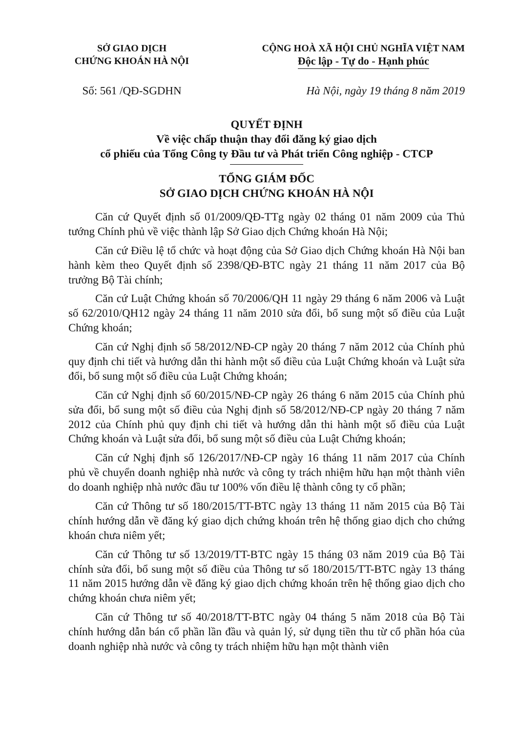SỞ GIAO DỊCH
CHỨNG KHOÁN HÀ NỘI
CỘNG HOÀ XÃ HỘI CHỦ NGHĨA VIỆT NAM
Độc lập - Tự do - Hạnh phúc
Số: 561 /QĐ-SGDHN Hà Nội, ngày 19 tháng 8 năm 2019
QUYẾT ĐỊNH
Về việc chấp thuận thay đổi đăng ký giao dịch
cổ phiếu của Tổng Công ty Đầu tư và Phát triển Công nghiệp - CTCP
TỔNG GIÁM ĐỐC
SỞ GIAO DỊCH CHỨNG KHOÁN HÀ NỘI
Căn cứ Quyết định số 01/2009/QĐ-TTg ngày 02 tháng 01 năm 2009 của Thủ tướng Chính phủ về việc thành lập Sở Giao dịch Chứng khoán Hà Nội;
Căn cứ Điều lệ tổ chức và hoạt động của Sở Giao dịch Chứng khoán Hà Nội ban hành kèm theo Quyết định số 2398/QĐ-BTC ngày 21 tháng 11 năm 2017 của Bộ trưởng Bộ Tài chính;
Căn cứ Luật Chứng khoán số 70/2006/QH 11 ngày 29 tháng 6 năm 2006 và Luật số 62/2010/QH12 ngày 24 tháng 11 năm 2010 sửa đổi, bổ sung một số điều của Luật Chứng khoán;
Căn cứ Nghị định số 58/2012/NĐ-CP ngày 20 tháng 7 năm 2012 của Chính phủ quy định chi tiết và hướng dẫn thi hành một số điều của Luật Chứng khoán và Luật sửa đổi, bổ sung một số điều của Luật Chứng khoán;
Căn cứ Nghị định số 60/2015/NĐ-CP ngày 26 tháng 6 năm 2015 của Chính phủ sửa đổi, bổ sung một số điều của Nghị định số 58/2012/NĐ-CP ngày 20 tháng 7 năm 2012 của Chính phủ quy định chi tiết và hướng dẫn thi hành một số điều của Luật Chứng khoán và Luật sửa đổi, bổ sung một số điều của Luật Chứng khoán;
Căn cứ Nghị định số 126/2017/NĐ-CP ngày 16 tháng 11 năm 2017 của Chính phủ về chuyển doanh nghiệp nhà nước và công ty trách nhiệm hữu hạn một thành viên do doanh nghiệp nhà nước đầu tư 100% vốn điều lệ thành công ty cổ phần;
Căn cứ Thông tư số 180/2015/TT-BTC ngày 13 tháng 11 năm 2015 của Bộ Tài chính hướng dẫn về đăng ký giao dịch chứng khoán trên hệ thống giao dịch cho chứng khoán chưa niêm yết;
Căn cứ Thông tư số 13/2019/TT-BTC ngày 15 tháng 03 năm 2019 của Bộ Tài chính sửa đổi, bổ sung một số điều của Thông tư số 180/2015/TT-BTC ngày 13 tháng 11 năm 2015 hướng dẫn về đăng ký giao dịch chứng khoán trên hệ thống giao dịch cho chứng khoán chưa niêm yết;
Căn cứ Thông tư số 40/2018/TT-BTC ngày 04 tháng 5 năm 2018 của Bộ Tài chính hướng dẫn bán cổ phần lần đầu và quản lý, sử dụng tiền thu từ cổ phần hóa của doanh nghiệp nhà nước và công ty trách nhiệm hữu hạn một thành viên